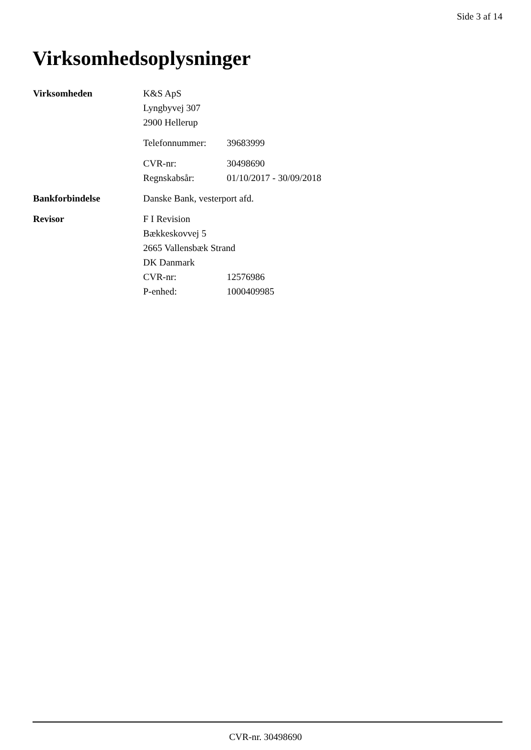Side 3 af 14
Virksomhedsoplysninger
| Virksomheden | K&S ApS | |
| | Lyngbyvej 307 | |
| | 2900 Hellerup | |
| | Telefonnummer: | 39683999 |
| | CVR-nr: | 30498690 |
| | Regnskabsår: | 01/10/2017 - 30/09/2018 |
| Bankforbindelse | Danske Bank, vesterport afd. | |
| Revisor | F I Revision | |
| | Bækkeskovvej 5 | |
| | 2665 Vallensbæk Strand | |
| | DK Danmark | |
| | CVR-nr: | 12576986 |
| | P-enhed: | 1000409985 |
CVR-nr. 30498690